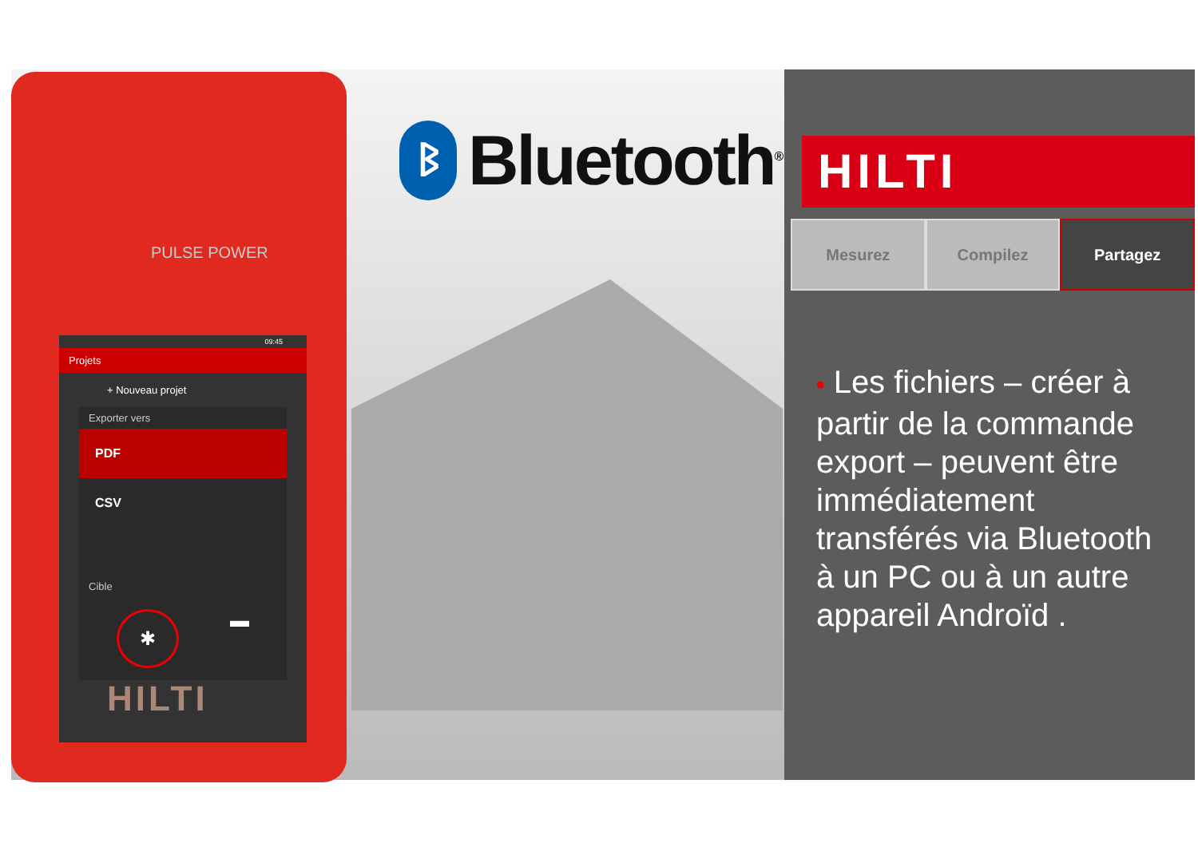PULSE POWER
09:45
Projets
+ Nouveau projet
Exporter vers
PDF
CSV
Cible
✱ ▬
HILTI
ᛒ
Bluetooth<sup>®</sup>
HILTI
Mesurez Compilez Partagez
• Les fichiers – créer à partir de la commande export – peuvent être immédiatement transférés via Bluetooth à un PC ou à un autre appareil Androïd .